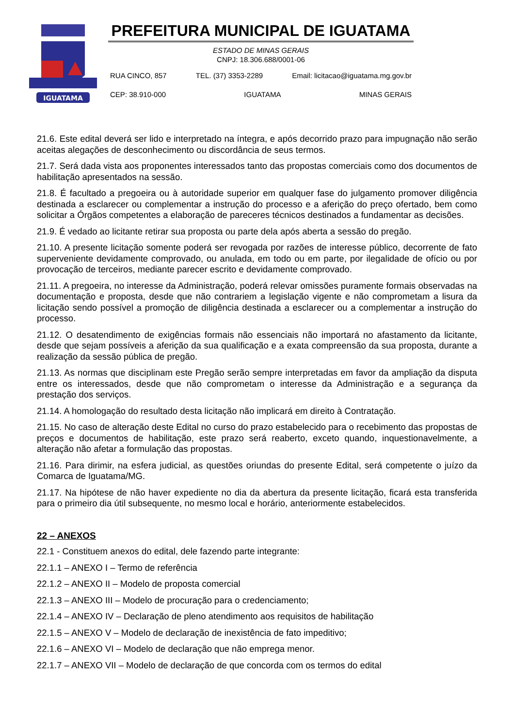IGUATAMA
PREFEITURA MUNICIPAL DE IGUATAMA
ESTADO DE MINAS GERAIS
CNPJ: 18.306.688/0001-06
RUA CINCO, 857 TEL. (37) 3353-2289 Email: licitacao@iguatama.mg.gov.br
CEP: 38.910-000 IGUATAMA MINAS GERAIS
21.6. Este edital deverá ser lido e interpretado na íntegra, e após decorrido prazo para impugnação não serão aceitas alegações de desconhecimento ou discordância de seus termos.
21.7. Será dada vista aos proponentes interessados tanto das propostas comerciais como dos documentos de habilitação apresentados na sessão.
21.8. É facultado a pregoeira ou à autoridade superior em qualquer fase do julgamento promover diligência destinada a esclarecer ou complementar a instrução do processo e a aferição do preço ofertado, bem como solicitar a Órgãos competentes a elaboração de pareceres técnicos destinados a fundamentar as decisões.
21.9. É vedado ao licitante retirar sua proposta ou parte dela após aberta a sessão do pregão.
21.10. A presente licitação somente poderá ser revogada por razões de interesse público, decorrente de fato superveniente devidamente comprovado, ou anulada, em todo ou em parte, por ilegalidade de ofício ou por provocação de terceiros, mediante parecer escrito e devidamente comprovado.
21.11. A pregoeira, no interesse da Administração, poderá relevar omissões puramente formais observadas na documentação e proposta, desde que não contrariem a legislação vigente e não comprometam a lisura da licitação sendo possível a promoção de diligência destinada a esclarecer ou a complementar a instrução do processo.
21.12. O desatendimento de exigências formais não essenciais não importará no afastamento da licitante, desde que sejam possíveis a aferição da sua qualificação e a exata compreensão da sua proposta, durante a realização da sessão pública de pregão.
21.13. As normas que disciplinam este Pregão serão sempre interpretadas em favor da ampliação da disputa entre os interessados, desde que não comprometam o interesse da Administração e a segurança da prestação dos serviços.
21.14. A homologação do resultado desta licitação não implicará em direito à Contratação.
21.15. No caso de alteração deste Edital no curso do prazo estabelecido para o recebimento das propostas de preços e documentos de habilitação, este prazo será reaberto, exceto quando, inquestionavelmente, a alteração não afetar a formulação das propostas.
21.16. Para dirimir, na esfera judicial, as questões oriundas do presente Edital, será competente o juízo da Comarca de Iguatama/MG.
21.17. Na hipótese de não haver expediente no dia da abertura da presente licitação, ficará esta transferida para o primeiro dia útil subsequente, no mesmo local e horário, anteriormente estabelecidos.
22 – ANEXOS
22.1 - Constituem anexos do edital, dele fazendo parte integrante:
22.1.1 – ANEXO I – Termo de referência
22.1.2 – ANEXO II – Modelo de proposta comercial
22.1.3 – ANEXO III – Modelo de procuração para o credenciamento;
22.1.4 – ANEXO IV – Declaração de pleno atendimento aos requisitos de habilitação
22.1.5 – ANEXO V – Modelo de declaração de inexistência de fato impeditivo;
22.1.6 – ANEXO VI – Modelo de declaração que não emprega menor.
22.1.7 – ANEXO VII – Modelo de declaração de que concorda com os termos do edital